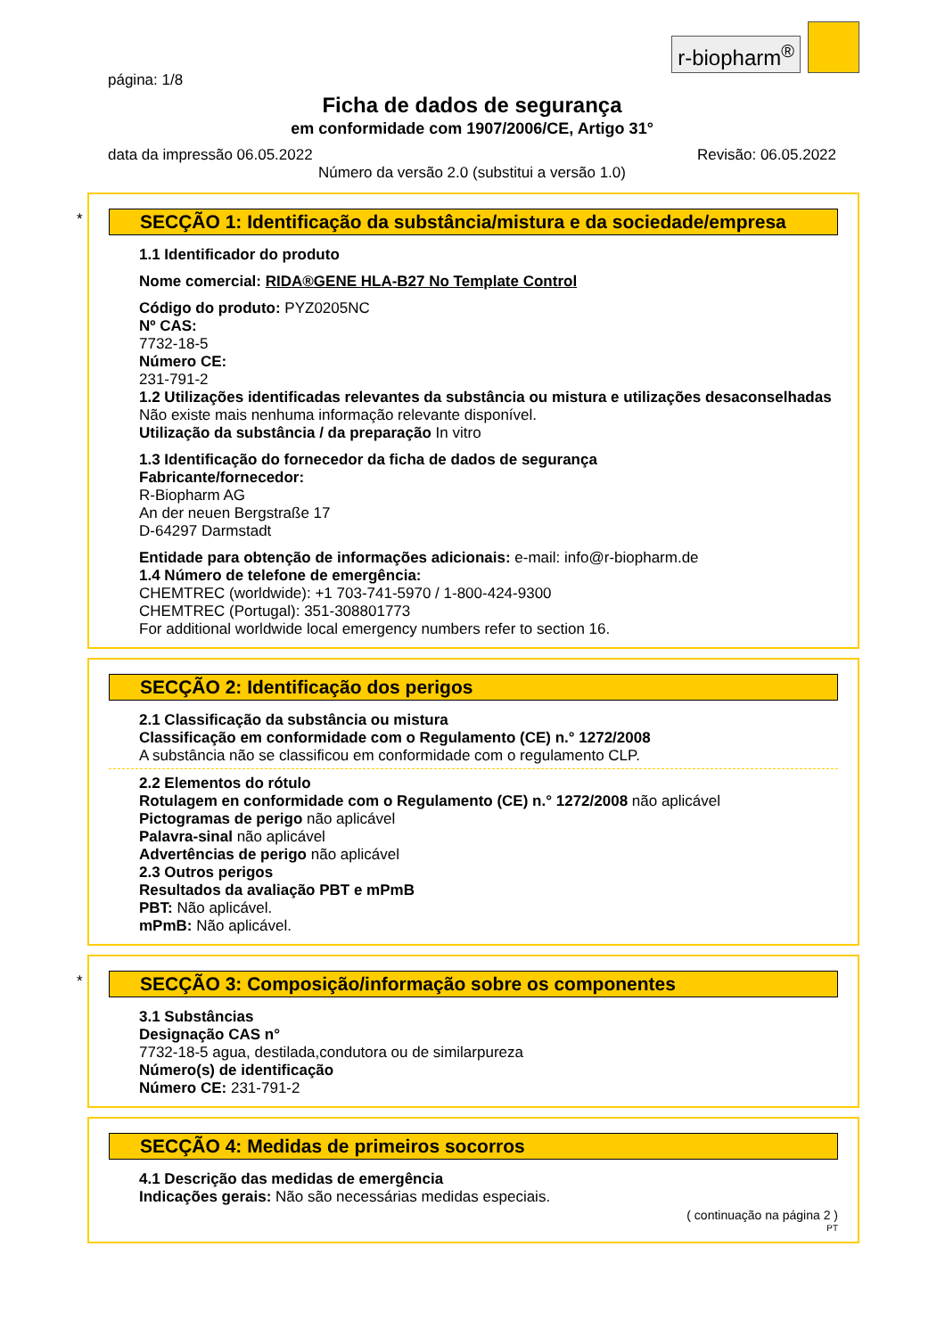r-biopharm<sup>®</sup>
página: 1/8
Ficha de dados de segurança
em conformidade com 1907/2006/CE, Artigo 31°
data da impressão 06.05.2022 Revisão: 06.05.2022
Número da versão 2.0 (substitui a versão 1.0)
*
SECÇÃO 1: Identificação da substância/mistura e da sociedade/empresa
1.1 Identificador do produto
Nome comercial: RIDA®GENE HLA-B27 No Template Control
Código do produto: PYZ0205NC
Nº CAS:
7732-18-5
Número CE:
231-791-2
1.2 Utilizações identificadas relevantes da substância ou mistura e utilizações desaconselhadas
Não existe mais nenhuma informação relevante disponível.
Utilização da substância / da preparação In vitro
1.3 Identificação do fornecedor da ficha de dados de segurança
Fabricante/fornecedor:
R-Biopharm AG
An der neuen Bergstraße 17
D-64297 Darmstadt
Entidade para obtenção de informações adicionais: e-mail: info@r-biopharm.de
1.4 Número de telefone de emergência:
CHEMTREC (worldwide): +1 703-741-5970 / 1-800-424-9300
CHEMTREC (Portugal): 351-308801773
For additional worldwide local emergency numbers refer to section 16.
SECÇÃO 2: Identificação dos perigos
2.1 Classificação da substância ou mistura
Classificação em conformidade com o Regulamento (CE) n.° 1272/2008
A substância não se classificou em conformidade com o regulamento CLP.
2.2 Elementos do rótulo
Rotulagem en conformidade com o Regulamento (CE) n.° 1272/2008 não aplicável
Pictogramas de perigo não aplicável
Palavra-sinal não aplicável
Advertências de perigo não aplicável
2.3 Outros perigos
Resultados da avaliação PBT e mPmB
PBT: Não aplicável.
mPmB: Não aplicável.
*
SECÇÃO 3: Composição/informação sobre os componentes
3.1 Substâncias
Designação CAS n°
7732-18-5 agua, destilada,condutora ou de similarpureza
Número(s) de identificação
Número CE: 231-791-2
SECÇÃO 4: Medidas de primeiros socorros
4.1 Descrição das medidas de emergência
Indicações gerais: Não são necessárias medidas especiais.
( continuação na página 2 )
PT